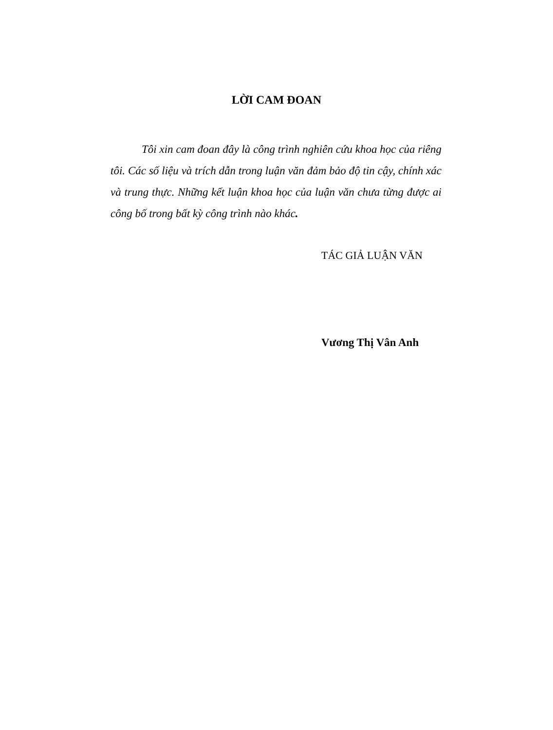LỜI CAM ĐOAN
Tôi xin cam đoan đây là công trình nghiên cứu khoa học của riêng tôi. Các số liệu và trích dẫn trong luận văn đảm bảo độ tin cậy, chính xác và trung thực. Những kết luận khoa học của luận văn chưa từng được ai công bố trong bất kỳ công trình nào khác.
TÁC GIẢ LUẬN VĂN
Vương Thị Vân Anh